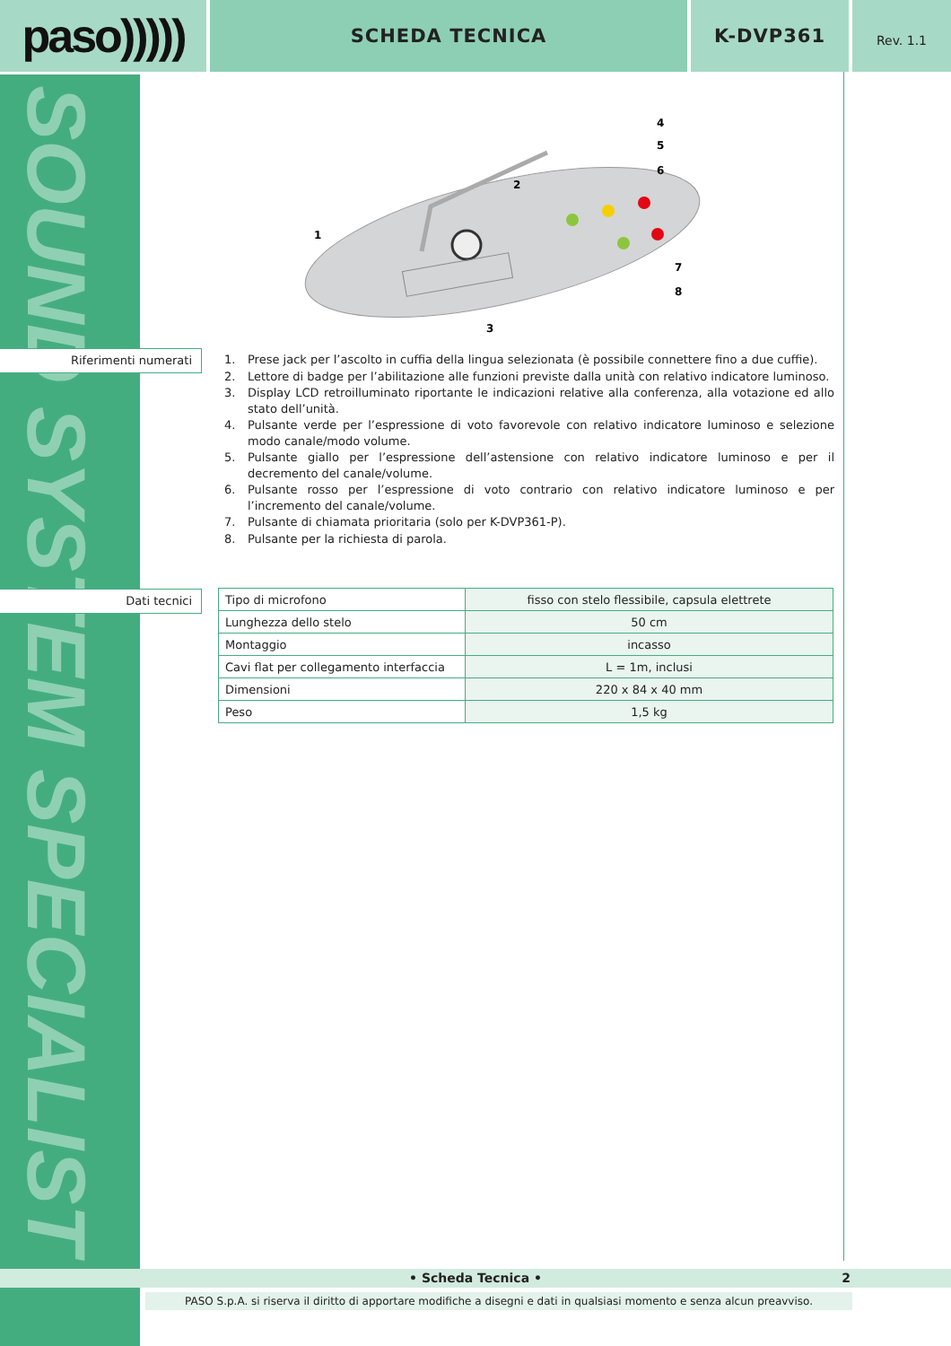paso)))))
SCHEDA TECNICA K-DVP361
Rev. 1.1
SOUND SYSTEM SPECIALIST
1
2
3
4
5
6
7
8
Riferimenti numerati
1. Prese jack per l’ascolto in cuffia della lingua selezionata (è possibile connettere fino a due cuffie).
2. Lettore di badge per l’abilitazione alle funzioni previste dalla unità con relativo indicatore luminoso.
3. Display LCD retroilluminato riportante le indicazioni relative alla conferenza, alla votazione ed allo stato dell’unità.
4. Pulsante verde per l’espressione di voto favorevole con relativo indicatore luminoso e selezione modo canale/modo volume.
5. Pulsante giallo per l’espressione dell’astensione con relativo indicatore luminoso e per il decremento del canale/volume.
6. Pulsante rosso per l’espressione di voto contrario con relativo indicatore luminoso e per l’incremento del canale/volume.
7. Pulsante di chiamata prioritaria (solo per K-DVP361-P).
8. Pulsante per la richiesta di parola.
Dati tecnici
| Tipo di microfono | fisso con stelo flessibile, capsula elettrete |
| Lunghezza dello stelo | 50 cm |
| Montaggio | incasso |
| Cavi flat per collegamento interfaccia | L = 1m, inclusi |
| Dimensioni | 220 x 84 x 40 mm |
| Peso | 1,5 kg |
• Scheda Tecnica • 2
PASO S.p.A. si riserva il diritto di apportare modifiche a disegni e dati in qualsiasi momento e senza alcun preavviso.